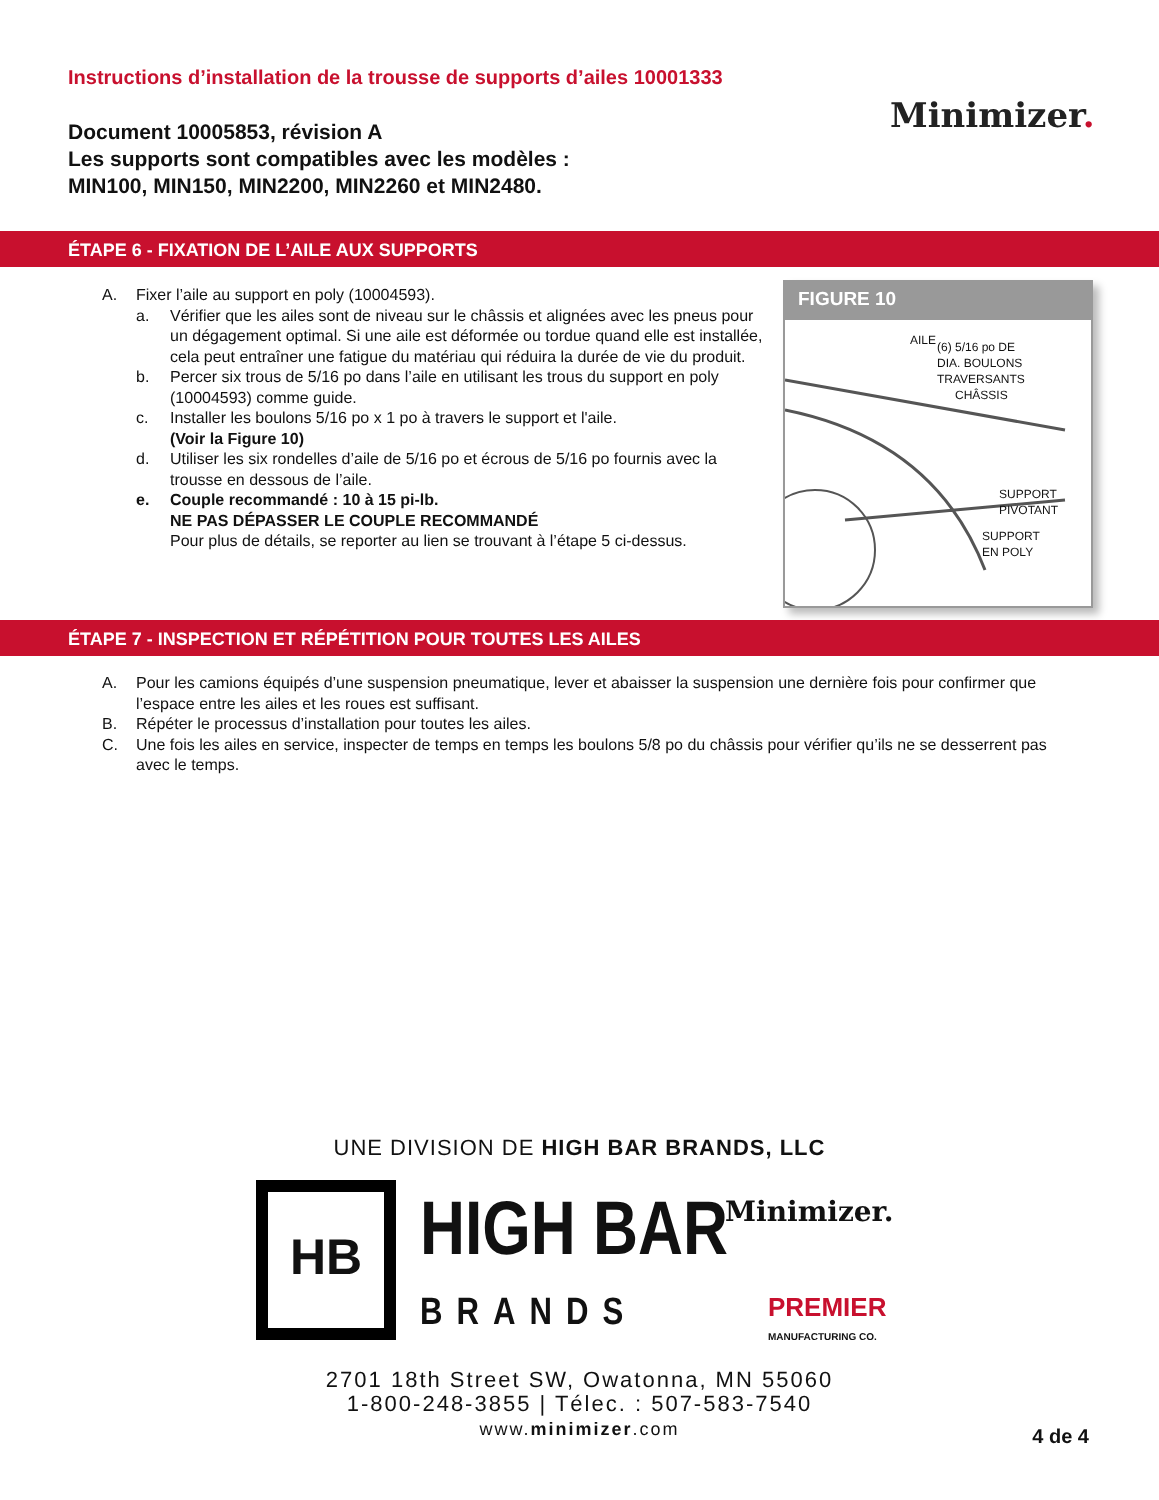Instructions d’installation de la trousse de supports d’ailes 10001333
Document 10005853, révision A
Les supports sont compatibles avec les modèles :
MIN100, MIN150, MIN2200, MIN2260 et MIN2480.
Minimizer.
ÉTAPE 6 - FIXATION DE L’AILE AUX SUPPORTS
A. Fixer l’aile au support en poly (10004593).
a. Vérifier que les ailes sont de niveau sur le châssis et alignées avec les pneus pour un dégagement optimal. Si une aile est déformée ou tordue quand elle est installée, cela peut entraîner une fatigue du matériau qui réduira la durée de vie du produit.
b. Percer six trous de 5/16 po dans l’aile en utilisant les trous du support en poly (10004593) comme guide.
c. Installer les boulons 5/16 po x 1 po à travers le support et l'aile.
(Voir la Figure 10)
d. Utiliser les six rondelles d’aile de 5/16 po et écrous de 5/16 po fournis avec la trousse en dessous de l’aile.
e. Couple recommandé : 10 à 15 pi-lb.
NE PAS DÉPASSER LE COUPLE RECOMMANDÉ
Pour plus de détails, se reporter au lien se trouvant à l’étape 5 ci-dessus.
FIGURE 10
AILE
(6) 5/16 po DE
DIA. BOULONS
TRAVERSANTS
CHÂSSIS
SUPPORT
PIVOTANT
SUPPORT
EN POLY
ÉTAPE 7 - INSPECTION ET RÉPÉTITION POUR TOUTES LES AILES
A. Pour les camions équipés d’une suspension pneumatique, lever et abaisser la suspension une dernière fois pour confirmer que l’espace entre les ailes et les roues est suffisant.
B. Répéter le processus d’installation pour toutes les ailes.
C. Une fois les ailes en service, inspecter de temps en temps les boulons 5/8 po du châssis pour vérifier qu’ils ne se desserrent pas avec le temps.
UNE DIVISION DE HIGH BAR BRANDS, LLC
HB
HIGH BAR
BRANDS
Minimizer.
PREMIER
MANUFACTURING CO.
2701 18th Street SW, Owatonna, MN 55060
1-800-248-3855 | Télec. : 507-583-7540
www.minimizer.com
4 de 4